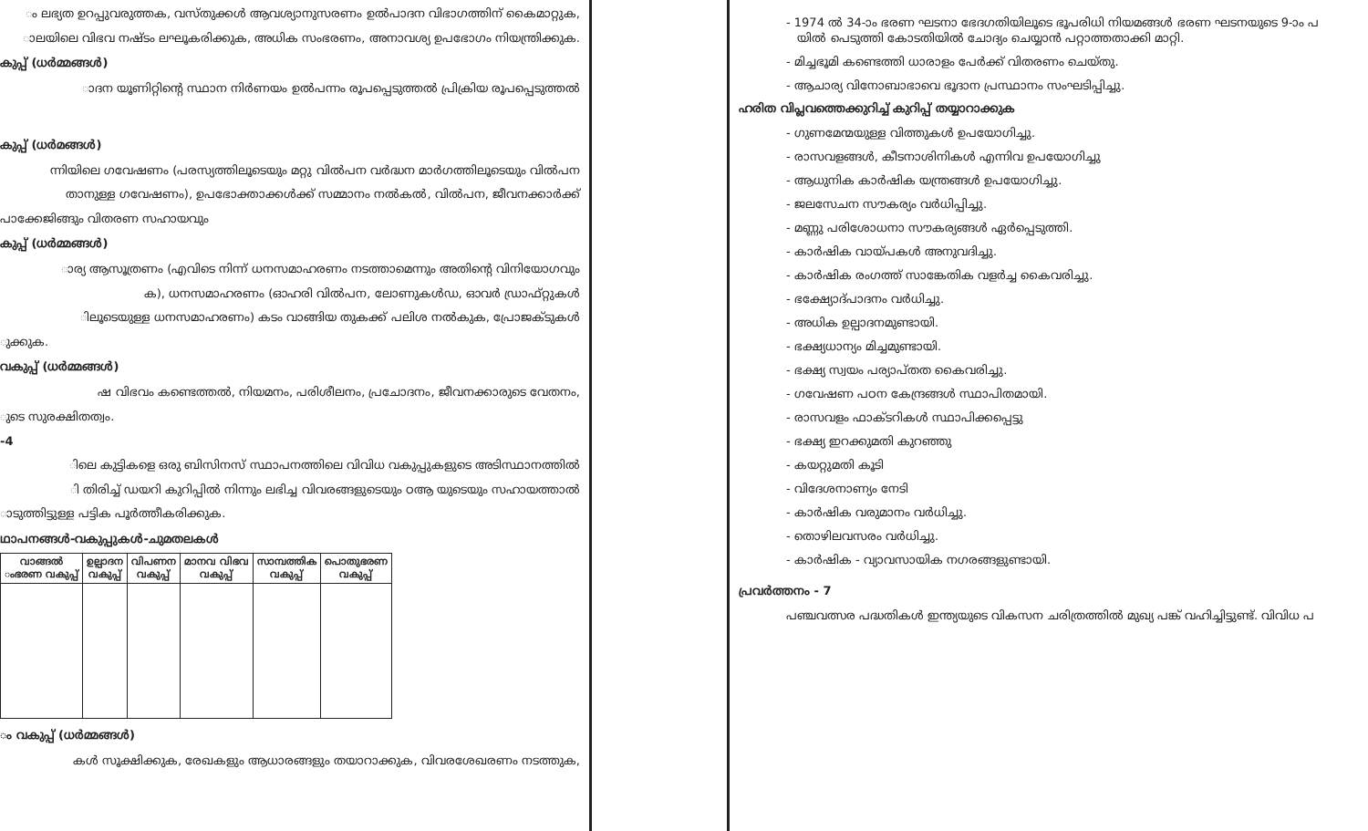ം ലഭ്യത ഉറപ്പുവരുത്തക, വസ്തുക്കൾ ആവശ്യാനുസരണം ഉൽപാദന വിഭാഗത്തിന് കൈമാറ്റുക,
ാലയിലെ വിഭവ നഷ്ടം ലഘൂകരിക്കുക, അധിക സംഭരണം, അനാവശ്യ ഉപഭോഗം നിയന്ത്രിക്കുക.
കുപ്പ് (ധർമ്മങ്ങൾ)
ാദന യൂണിറ്റിന്റെ സ്ഥാന നിർണയം ഉൽപന്നം രൂപപ്പെടുത്തൽ പ്രിക്രിയ രൂപപ്പെടുത്തൽ
കുപ്പ് (ധർമങ്ങൾ)
ന്നിയിലെ ഗവേഷണം (പരസ്യത്തിലൂടെയും മറ്റു വിൽപന വർദ്ധന മാർഗത്തിലൂടെയും വിൽപന
താനുള്ള ഗവേഷണം), ഉപഭോക്താക്കൾക്ക് സമ്മാനം നൽകൽ, വിൽപന, ജീവനക്കാർക്ക്
പാക്കേജിങ്ങും വിതരണ സഹായവും
കുപ്പ് (ധർമ്മങ്ങൾ)
ാര്യ ആസൂത്രണം (എവിടെ നിന്ന് ധനസമാഹരണം നടത്താമെന്നും അതിന്റെ വിനിയോഗവും
ക), ധനസമാഹരണം (ഓഹരി വിൽപന, ലോണുകൾഡ, ഓവർ ഡ്രാഫ്റ്റുകൾ
ിലൂടെയുള്ള ധനസമാഹരണം) കടം വാങ്ങിയ തുകക്ക് പലിശ നൽകുക, പ്രോജക്ടുകൾ
ുക്കുക.
വകുപ്പ് (ധർമ്മങ്ങൾ)
ഷ വിഭവം കണ്ടെത്തൽ, നിയമനം, പരിശീലനം, പ്രചോദനം, ജീവനക്കാരുടെ വേതനം,
ുടെ സുരക്ഷിതത്വം.
-4
ിലെ കുട്ടികളെ ഒരു ബിസിനസ് സ്ഥാപനത്തിലെ വിവിധ വകുപ്പുകളുടെ അടിസ്ഥാനത്തിൽ
ി തിരിച്ച് ഡയറി കുറിപ്പിൽ നിന്നും ലഭിച്ച വിവരങ്ങളുടെയും ഠആ യുടെയും സഹായത്താൽ
ാടുത്തിട്ടുള്ള പട്ടിക പൂർത്തീകരിക്കുക.
ഥാപനങ്ങൾ-വകുപ്പുകൾ-ചുമതലകൾ
| വാങ്ങൽ ംഭരണ വകുപ്പ് | ഉല്പാദന വകുപ്പ് | വിപണന വകുപ്പ് | മാനവ വിഭവ വകുപ്പ് | സാമ്പത്തിക വകുപ്പ് | പൊതുഭരണ വകുപ്പ് |
| --- | --- | --- | --- | --- | --- |
ം വകുപ്പ് (ധർമ്മങ്ങൾ)
കൾ സൂക്ഷിക്കുക, രേഖകളും ആധാരങ്ങളും തയാറാക്കുക, വിവരശേഖരണം നടത്തുക,
- 1974 ൽ 34-ാം ഭരണ ഘടനാ ഭേദഗതിയിലൂടെ ഭൂപരിധി നിയമങ്ങൾ ഭരണ ഘടനയുടെ 9-ാം പ
യിൽ പെടുത്തി കോടതിയിൽ ചോദ്യം ചെയ്യാൻ പറ്റാത്തതാക്കി മാറ്റി.
- മിച്ചഭൂമി കണ്ടെത്തി ധാരാളം പേർക്ക് വിതരണം ചെയ്തു.
- ആചാര്യ വിനോബാഭാവെ ഭൂദാന പ്രസ്ഥാനം സംഘടിപ്പിച്ചു.
ഹരിത വിപ്ലവത്തെക്കുറിച്ച് കുറിപ്പ് തയ്യാറാക്കുക
- ഗുണമേന്മയുള്ള വിത്തുകൾ ഉപയോഗിച്ചു.
- രാസവളങ്ങൾ, കീടനാശിനികൾ എന്നിവ ഉപയോഗിച്ചു
- ആധുനിക കാർഷിക യന്ത്രങ്ങൾ ഉപയോഗിച്ചു.
- ജലസേചന സൗകര്യം വർധിപ്പിച്ചു.
- മണ്ണു പരിശോധനാ സൗകര്യങ്ങൾ ഏർപ്പെടുത്തി.
- കാർഷിക വായ്പകൾ അനുവദിച്ചു.
- കാർഷിക രംഗത്ത് സാങ്കേതിക വളർച്ച കൈവരിച്ചു.
- ഭക്ഷ്യോദ്പാദനം വർധിച്ചു.
- അധിക ഉല്പാദനമുണ്ടായി.
- ഭക്ഷ്യധാന്യം മിച്ചമുണ്ടായി.
- ഭക്ഷ്യ സ്വയം പര്യാപ്തത കൈവരിച്ചു.
- ഗവേഷണ പഠന കേന്ദ്രങ്ങൾ സ്ഥാപിതമായി.
- രാസവളം ഫാക്ടറികൾ സ്ഥാപിക്കപ്പെട്ടു
- ഭക്ഷ്യ ഇറക്കുമതി കുറഞ്ഞു
- കയറ്റുമതി കൂടി
- വിദേശനാണ്യം നേടി
- കാർഷിക വരുമാനം വർധിച്ചു.
- തൊഴിലവസരം വർധിച്ചു.
- കാർഷിക - വ്യാവസായിക നഗരങ്ങളുണ്ടായി.
പ്രവർത്തനം - 7
പഞ്ചവത്സര പദ്ധതികൾ ഇന്ത്യയുടെ വികസന ചരിത്രത്തിൽ മുഖ്യ പങ്ക് വഹിച്ചിട്ടുണ്ട്. വിവിധ പ